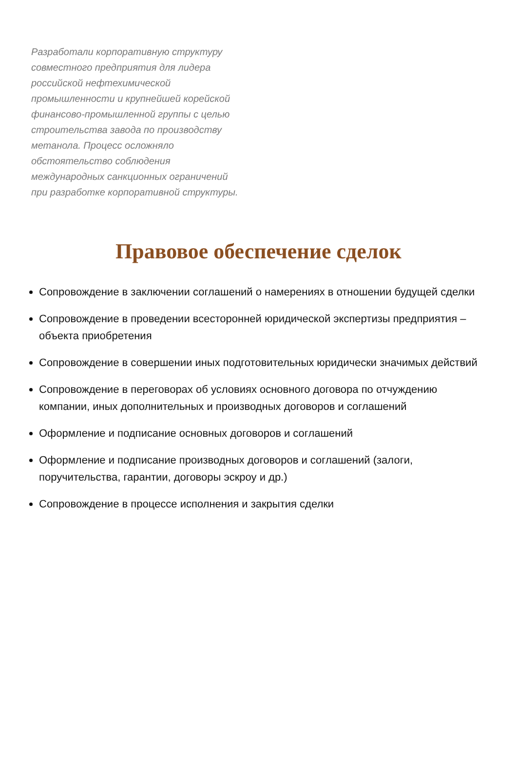Разработали корпоративную структуру совместного предприятия для лидера российской нефтехимической промышленности и крупнейшей корейской финансово-промышленной группы с целью строительства завода по производству метанола. Процесс осложняло обстоятельство соблюдения международных санкционных ограничений при разработке корпоративной структуры.
Правовое обеспечение сделок
Сопровождение в заключении соглашений о намерениях в отношении будущей сделки
Сопровождение в проведении всесторонней юридической экспертизы предприятия – объекта приобретения
Сопровождение в совершении иных подготовительных юридически значимых действий
Сопровождение в переговорах об условиях основного договора по отчуждению компании, иных дополнительных и производных договоров и соглашений
Оформление и подписание основных договоров и соглашений
Оформление и подписание производных договоров и соглашений (залоги, поручительства, гарантии, договоры эскроу и др.)
Сопровождение в процессе исполнения и закрытия сделки